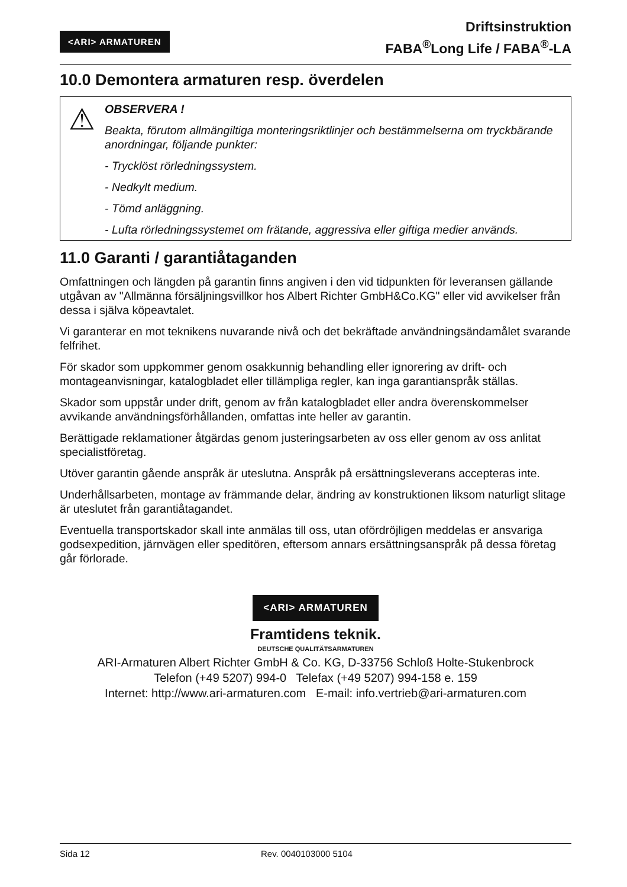<ARI> ARMATUREN
Driftsinstruktion
FABA<sup>®</sup>Long Life / FABA<sup>®</sup>-LA
10.0 Demontera armaturen resp. överdelen
⚠
OBSERVERA !
Beakta, förutom allmängiltiga monteringsriktlinjer och bestämmelserna om tryckbärande anordningar, följande punkter:
- Trycklöst rörledningssystem.
- Nedkylt medium.
- Tömd anläggning.
- Lufta rörledningssystemet om frätande, aggressiva eller giftiga medier används.
11.0 Garanti / garantiåtaganden
Omfattningen och längden på garantin finns angiven i den vid tidpunkten för leveransen gällande utgåvan av "Allmänna försäljningsvillkor hos Albert Richter GmbH&Co.KG" eller vid avvikelser från dessa i själva köpeavtalet.
Vi garanterar en mot teknikens nuvarande nivå och det bekräftade användningsändamålet svarande felfrihet.
För skador som uppkommer genom osakkunnig behandling eller ignorering av drift- och montageanvisningar, katalogbladet eller tillämpliga regler, kan inga garantianspråk ställas.
Skador som uppstår under drift, genom av från katalogbladet eller andra överenskommelser avvikande användningsförhållanden, omfattas inte heller av garantin.
Berättigade reklamationer åtgärdas genom justeringsarbeten av oss eller genom av oss anlitat specialistföretag.
Utöver garantin gående anspråk är uteslutna. Anspråk på ersättningsleverans accepteras inte.
Underhållsarbeten, montage av främmande delar, ändring av konstruktionen liksom naturligt slitage är uteslutet från garantiåtagandet.
Eventuella transportskador skall inte anmälas till oss, utan ofördröjligen meddelas er ansvariga godsexpedition, järnvägen eller speditören, eftersom annars ersättningsanspråk på dessa företag går förlorade.
<ARI> ARMATUREN
Framtidens teknik.
DEUTSCHE QUALITÄTSARMATUREN
ARI-Armaturen Albert Richter GmbH & Co. KG, D-33756 Schloß Holte-Stukenbrock
Telefon (+49 5207) 994-0 Telefax (+49 5207) 994-158 e. 159
Internet: http://www.ari-armaturen.com E-mail: info.vertrieb@ari-armaturen.com
Sida 12 Rev. 0040103000 5104